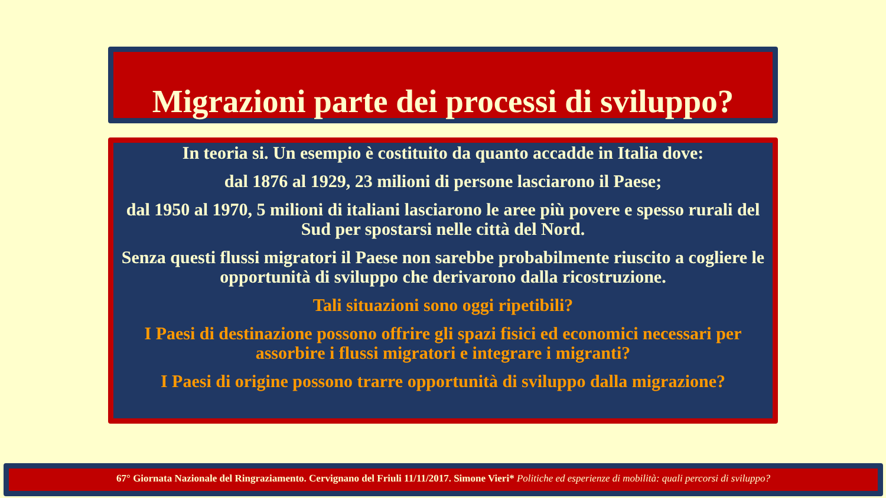Migrazioni parte dei processi di sviluppo?
In teoria si. Un esempio è costituito da quanto accadde in Italia dove:
dal 1876 al 1929, 23 milioni di persone lasciarono il Paese;
dal 1950 al 1970, 5 milioni di italiani lasciarono le aree più povere e spesso rurali del Sud per spostarsi nelle città del Nord.
Senza questi flussi migratori il Paese non sarebbe probabilmente riuscito a cogliere le opportunità di sviluppo che derivarono dalla ricostruzione.
Tali situazioni sono oggi ripetibili?
I Paesi di destinazione possono offrire gli spazi fisici ed economici necessari per assorbire i flussi migratori e integrare i migranti?
I Paesi di origine possono trarre opportunità di sviluppo dalla migrazione?
67° Giornata Nazionale del Ringraziamento. Cervignano del Friuli 11/11/2017. Simone Vieri* Politiche ed esperienze di mobilità: quali percorsi di sviluppo?